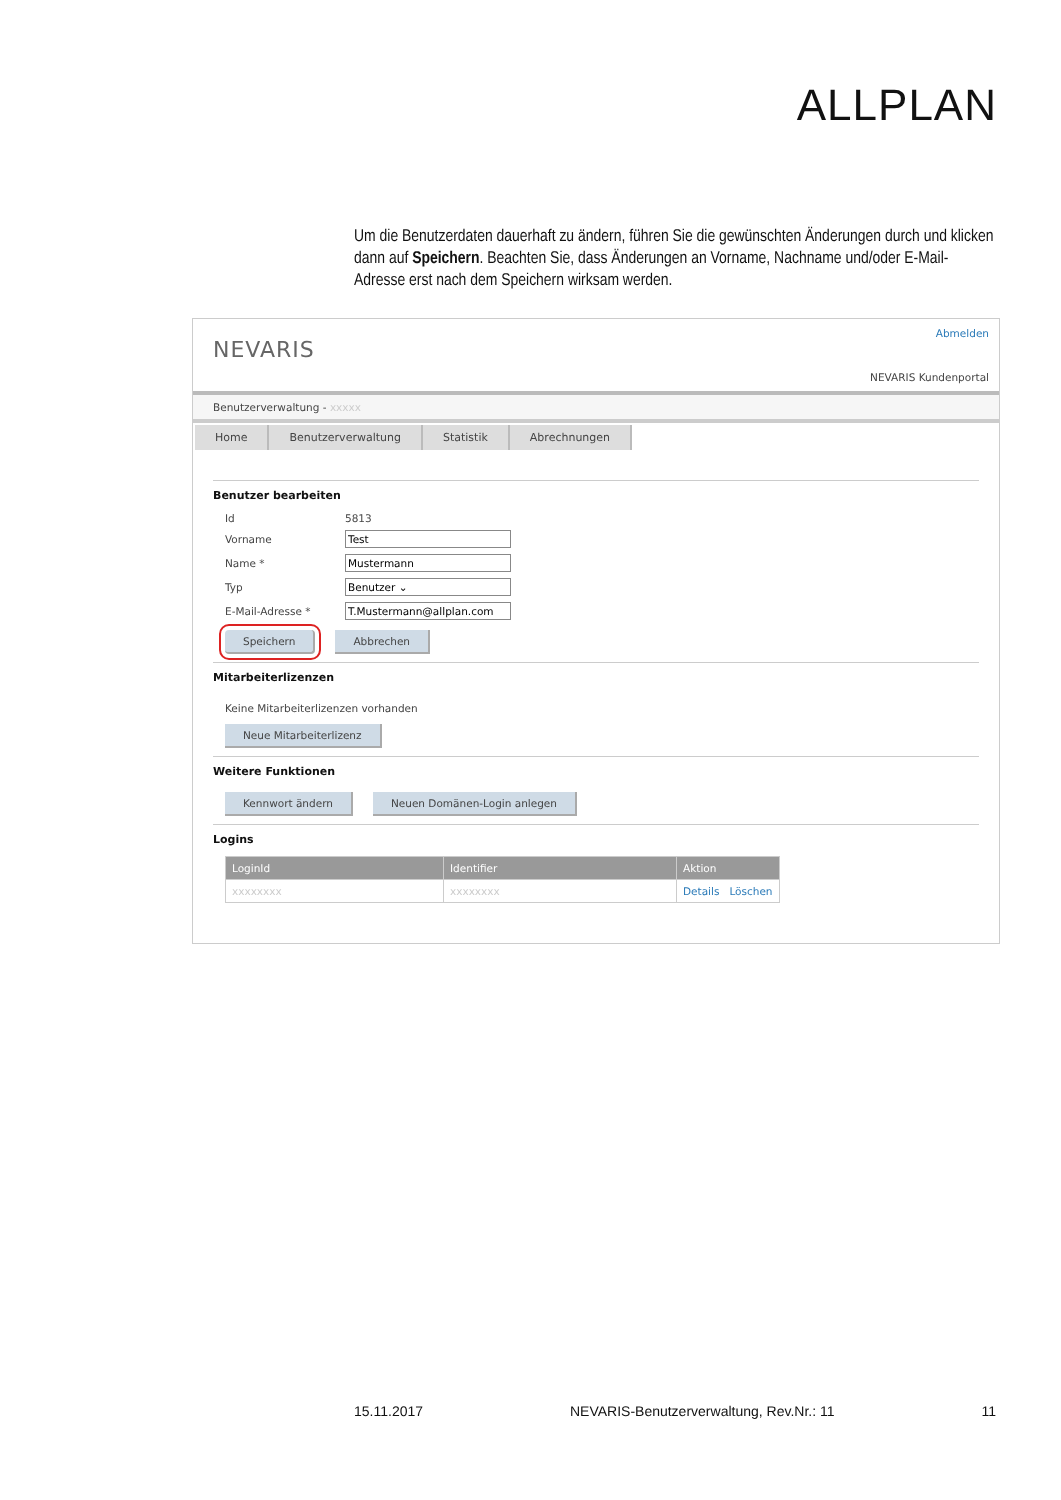ALLPLAN
Um die Benutzerdaten dauerhaft zu ändern, führen Sie die gewünschten Änderungen durch und klicken dann auf Speichern. Beachten Sie, dass Änderungen an Vorname, Nachname und/oder E-Mail-Adresse erst nach dem Speichern wirksam werden.
NEVARIS
Abmelden
NEVARIS Kundenportal
Benutzerverwaltung - xxxxx
Home Benutzerverwaltung Statistik Abrechnungen
Benutzer bearbeiten
Id 5813
Vorname Test
Name * Mustermann
Typ Benutzer ⌄
E-Mail-Adresse * T.Mustermann@allplan.com
Speichern Abbrechen
Mitarbeiterlizenzen
Keine Mitarbeiterlizenzen vorhanden
Neue Mitarbeiterlizenz
Weitere Funktionen
Kennwort ändern Neuen Domänen-Login anlegen
Logins
| LoginId | Identifier | Aktion |
| --- | --- | --- |
| xxxxxxxx | xxxxxxxx | Details Löschen |
15.11.2017 NEVARIS-Benutzerverwaltung, Rev.Nr.: 11 11